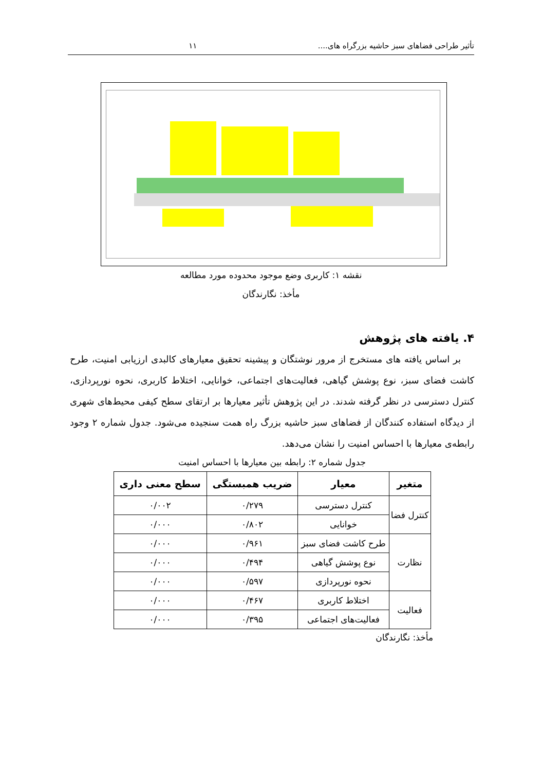تأثیر طراحی فضاهای سبز حاشیه بزرگراه های.... ۱۱
نقشه ۱: کاربری وضع موجود محدوده مورد مطالعه
مأخذ: نگارندگان
۴. یافته های پژوهش
بر اساس یافته های مستخرج از مرور نوشتگان و پیشینه تحقیق معیارهای کالبدی ارزیابی امنیت، طرح کاشت فضای سبز، نوع پوشش گیاهی، فعالیت‌های اجتماعی، خوانایی، اختلاط کاربری، نحوه نورپردازی، کنترل دسترسی در نظر گرفته شدند. در این پژوهش تأثیر معیارها بر ارتقای سطح کیفی محیط‌های شهری از دیدگاه استفاده کنندگان از فضاهای سبز حاشیه بزرگ راه همت سنجیده می‌شود. جدول شماره ۲ وجود رابطه‌ی معیارها با احساس امنیت را نشان می‌دهد.
جدول شماره ۲: رابطه بین معیارها با احساس امنیت
| متغیر | معیار | ضریب همبستگی | سطح معنی داری |
| --- | --- | --- | --- |
| کنترل فضا | کنترل دسترسی | ۰/۲۷۹ | ۰/۰۰۲ |
| | خوانایی | ۰/۸۰۲ | ۰/۰۰۰ |
| نظارت | طرح کاشت فضای سبز | ۰/۹۶۱ | ۰/۰۰۰ |
| | نوع پوشش گیاهی | ۰/۴۹۴ | ۰/۰۰۰ |
| | نحوه نورپردازی | ۰/۵۹۷ | ۰/۰۰۰ |
| فعالیت | اختلاط کاربری | ۰/۴۶۷ | ۰/۰۰۰ |
| | فعالیت‌های اجتماعی | ۰/۳۹۵ | ۰/۰۰۰ |
مأخذ: نگارندگان